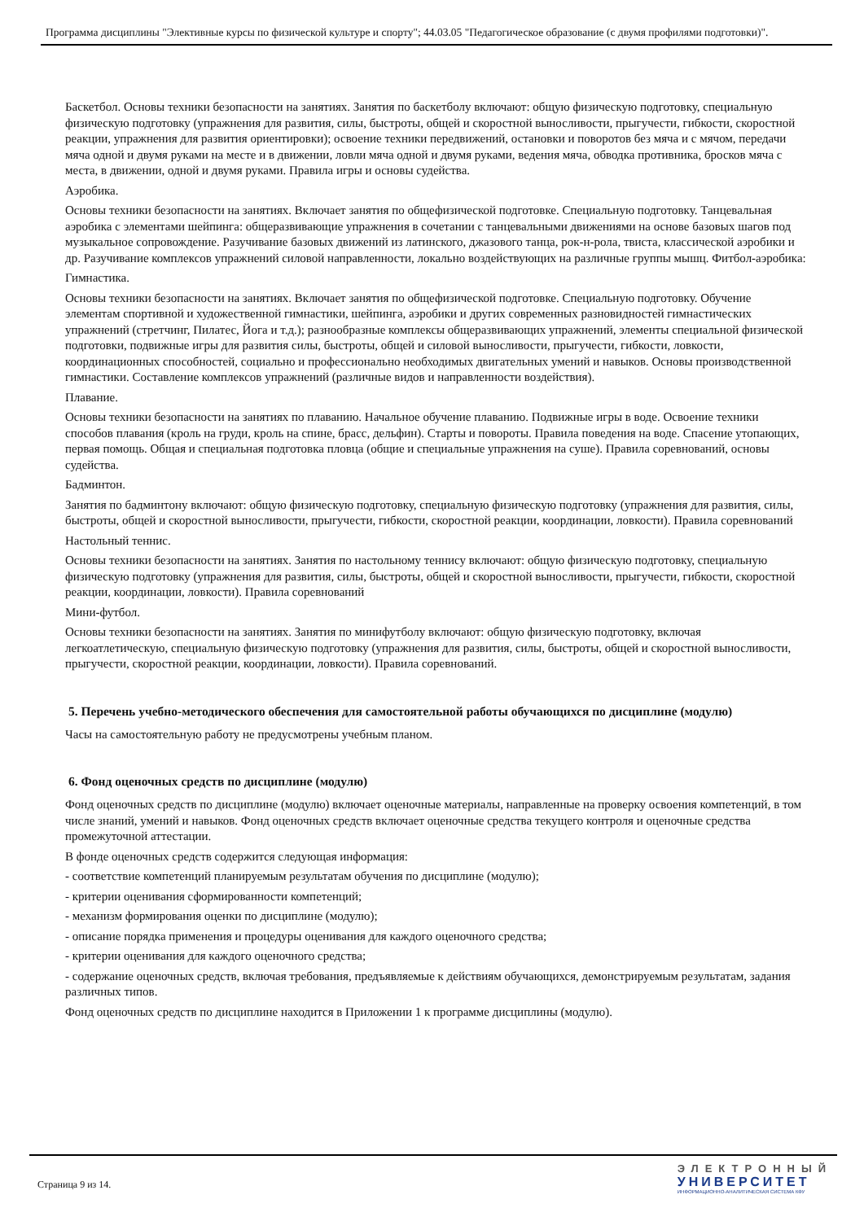Программа дисциплины "Элективные курсы по физической культуре и спорту"; 44.03.05 "Педагогическое образование (с двумя профилями подготовки)".
Баскетбол. Основы техники безопасности на занятиях. Занятия по баскетболу включают: общую физическую подготовку, специальную физическую подготовку (упражнения для развития, силы, быстроты, общей и скоростной выносливости, прыгучести, гибкости, скоростной реакции, упражнения для развития ориентировки); освоение техники передвижений, остановки и поворотов без мяча и с мячом, передачи мяча одной и двумя руками на месте и в движении, ловли мяча одной и двумя руками, ведения мяча, обводка противника, бросков мяча с места, в движении, одной и двумя руками. Правила игры и основы судейства.
Аэробика.
Основы техники безопасности на занятиях. Включает занятия по общефизической подготовке. Специальную подготовку. Танцевальная аэробика с элементами шейпинга: общеразвивающие упражнения в сочетании с танцевальными движениями на основе базовых шагов под музыкальное сопровождение. Разучивание базовых движений из латинского, джазового танца, рок-н-рола, твиста, классической аэробики и др. Разучивание комплексов упражнений силовой направленности, локально воздействующих на различные группы мышц. Фитбол-аэробика:
Гимнастика.
Основы техники безопасности на занятиях. Включает занятия по общефизической подготовке. Специальную подготовку. Обучение элементам спортивной и художественной гимнастики, шейпинга, аэробики и других современных разновидностей гимнастических упражнений (стретчинг, Пилатес, Йога и т.д.); разнообразные комплексы общеразвивающих упражнений, элементы специальной физической подготовки, подвижные игры для развития силы, быстроты, общей и силовой выносливости, прыгучести, гибкости, ловкости, координационных способностей, социально и профессионально необходимых двигательных умений и навыков. Основы производственной гимнастики. Составление комплексов упражнений (различные видов и направленности воздействия).
Плавание.
Основы техники безопасности на занятиях по плаванию. Начальное обучение плаванию. Подвижные игры в воде. Освоение техники способов плавания (кроль на груди, кроль на спине, брасс, дельфин). Старты и повороты. Правила поведения на воде. Спасение утопающих, первая помощь. Общая и специальная подготовка пловца (общие и специальные упражнения на суше). Правила соревнований, основы судейства.
Бадминтон.
Занятия по бадминтону включают: общую физическую подготовку, специальную физическую подготовку (упражнения для развития, силы, быстроты, общей и скоростной выносливости, прыгучести, гибкости, скоростной реакции, координации, ловкости). Правила соревнований
Настольный теннис.
Основы техники безопасности на занятиях. Занятия по настольному теннису включают: общую физическую подготовку, специальную физическую подготовку (упражнения для развития, силы, быстроты, общей и скоростной выносливости, прыгучести, гибкости, скоростной реакции, координации, ловкости). Правила соревнований
Мини-футбол.
Основы техники безопасности на занятиях. Занятия по минифутболу включают: общую физическую подготовку, включая легкоатлетическую, специальную физическую подготовку (упражнения для развития, силы, быстроты, общей и скоростной выносливости, прыгучести, скоростной реакции, координации, ловкости). Правила соревнований.
5. Перечень учебно-методического обеспечения для самостоятельной работы обучающихся по дисциплине (модулю)
Часы на самостоятельную работу не предусмотрены учебным планом.
6. Фонд оценочных средств по дисциплине (модулю)
Фонд оценочных средств по дисциплине (модулю) включает оценочные материалы, направленные на проверку освоения компетенций, в том числе знаний, умений и навыков. Фонд оценочных средств включает оценочные средства текущего контроля и оценочные средства промежуточной аттестации.
В фонде оценочных средств содержится следующая информация:
- соответствие компетенций планируемым результатам обучения по дисциплине (модулю);
- критерии оценивания сформированности компетенций;
- механизм формирования оценки по дисциплине (модулю);
- описание порядка применения и процедуры оценивания для каждого оценочного средства;
- критерии оценивания для каждого оценочного средства;
- содержание оценочных средств, включая требования, предъявляемые к действиям обучающихся, демонстрируемым результатам, задания различных типов.
Фонд оценочных средств по дисциплине находится в Приложении 1 к программе дисциплины (модулю).
Страница 9 из 14.
ЭЛЕКТРОННЫЙ
УНИВЕРСИТЕТ
ИНФОРМАЦИОННО-АНАЛИТИЧЕСКАЯ СИСТЕМА КФУ